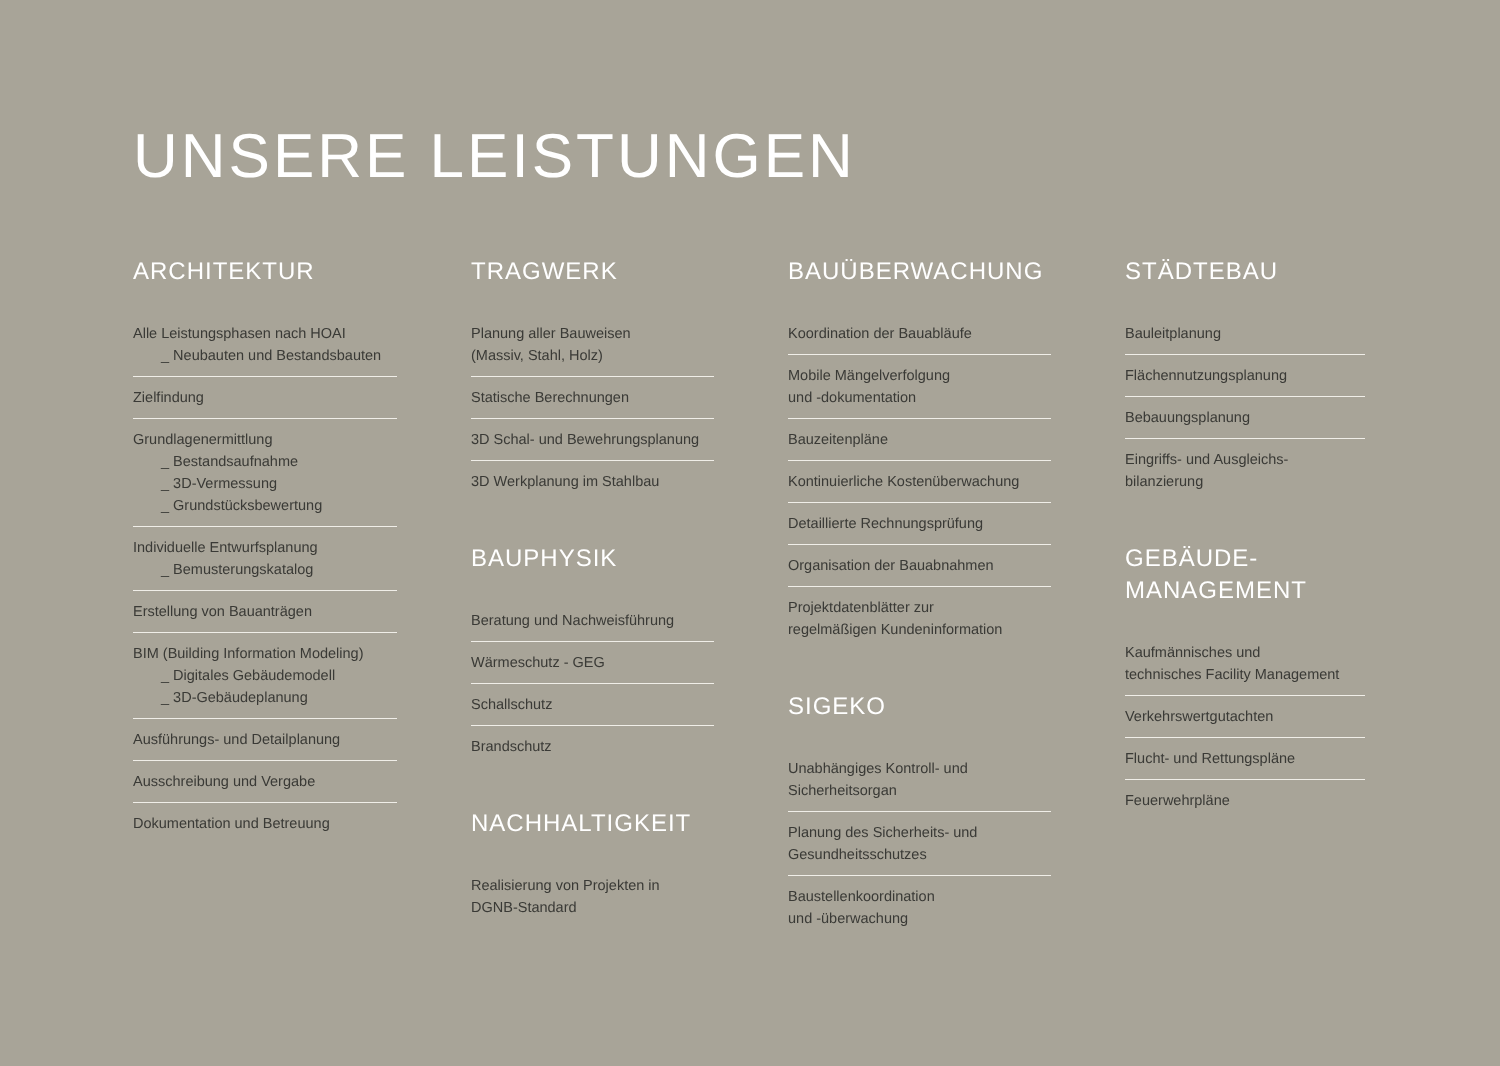UNSERE LEISTUNGEN
ARCHITEKTUR
Alle Leistungsphasen nach HOAI
_ Neubauten und Bestandsbauten
Zielfindung
Grundlagenermittlung
_ Bestandsaufnahme
_ 3D-Vermessung
_ Grundstücksbewertung
Individuelle Entwurfsplanung
_ Bemusterungskatalog
Erstellung von Bauanträgen
BIM (Building Information Modeling)
_ Digitales Gebäudemodell
_ 3D-Gebäudeplanung
Ausführungs- und Detailplanung
Ausschreibung und Vergabe
Dokumentation und Betreuung
TRAGWERK
Planung aller Bauweisen
(Massiv, Stahl, Holz)
Statische Berechnungen
3D Schal- und Bewehrungsplanung
3D Werkplanung im Stahlbau
BAUPHYSIK
Beratung und Nachweisführung
Wärmeschutz - GEG
Schallschutz
Brandschutz
NACHHALTIGKEIT
Realisierung von Projekten in
DGNB-Standard
BAUÜBERWACHUNG
Koordination der Bauabläufe
Mobile Mängelverfolgung
und -dokumentation
Bauzeitenpläne
Kontinuierliche Kostenüberwachung
Detaillierte Rechnungsprüfung
Organisation der Bauabnahmen
Projektdatenblätter zur
regelmäßigen Kundeninformation
SIGEKO
Unabhängiges Kontroll- und
Sicherheitsorgan
Planung des Sicherheits- und
Gesundheitsschutzes
Baustellenkoordination
und -überwachung
STÄDTEBAU
Bauleitplanung
Flächennutzungsplanung
Bebauungsplanung
Eingriffs- und Ausgleichs-
bilanzierung
GEBÄUDE-
MANAGEMENT
Kaufmännisches und
technisches Facility Management
Verkehrswertgutachten
Flucht- und Rettungspläne
Feuerwehrpläne